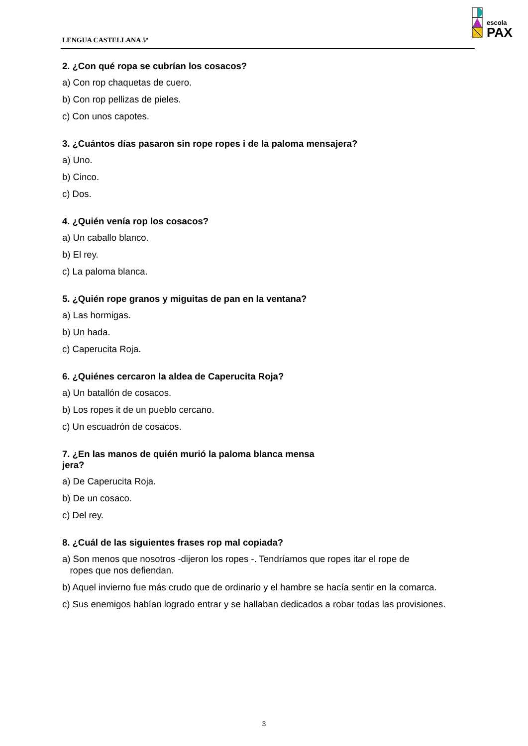LENGUA CASTELLANA 5º
escola
PAX
2. ¿Con qué ropa se cubrían los cosacos?
a) Con rop chaquetas de cuero.
b) Con rop pellizas de pieles.
c) Con unos capotes.
3. ¿Cuántos días pasaron sin rope ropes i de la paloma mensajera?
a) Uno.
b) Cinco.
c) Dos.
4. ¿Quién venía rop los cosacos?
a) Un caballo blanco.
b) El rey.
c) La paloma blanca.
5. ¿Quién rope granos y miguitas de pan en la ventana?
a) Las hormigas.
b) Un hada.
c) Caperucita Roja.
6. ¿Quiénes cercaron la aldea de Caperucita Roja?
a) Un batallón de cosacos.
b) Los ropes it de un pueblo cercano.
c) Un escuadrón de cosacos.
7. ¿En las manos de quién murió la paloma blanca mensa
jera?
a) De Caperucita Roja.
b) De un cosaco.
c) Del rey.
8. ¿Cuál de las siguientes frases rop mal copiada?
a) Son menos que nosotros -dijeron los ropes -. Tendríamos que ropes itar el rope de
ropes que nos defiendan.
b) Aquel invierno fue más crudo que de ordinario y el hambre se hacía sentir en la comarca.
c) Sus enemigos habían logrado entrar y se hallaban dedicados a robar todas las provisiones.
3